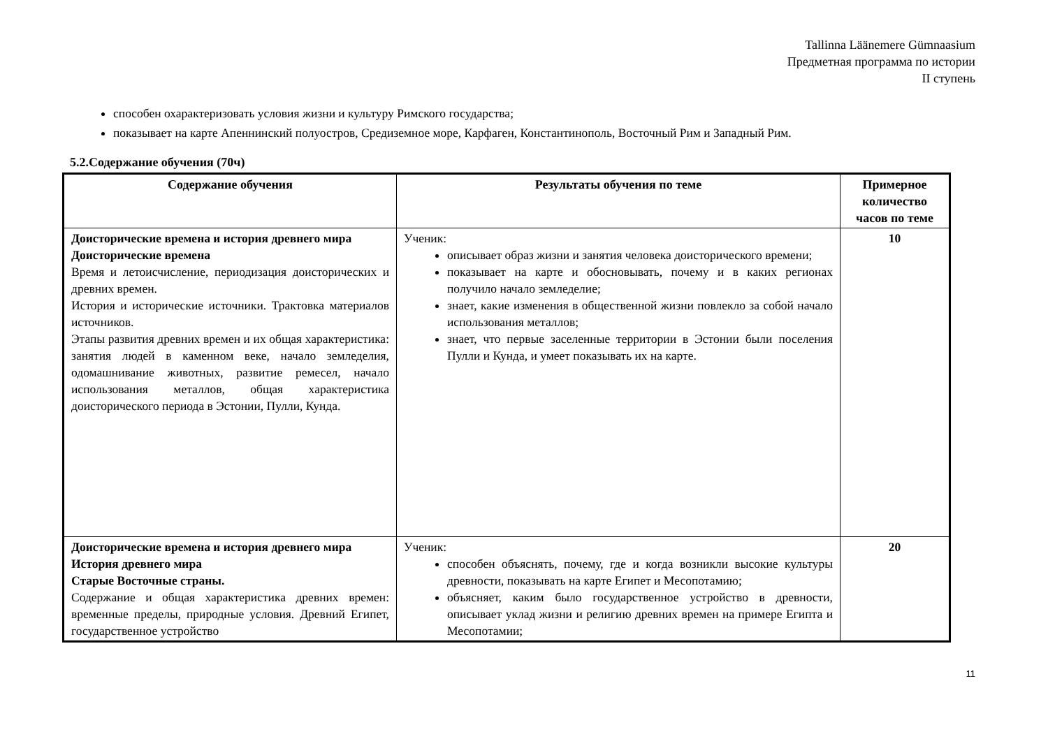Tallinna Läänemere Gümnaasium
Предметная программа по истории
II ступень
способен охарактеризовать условия жизни и культуру Римского государства;
показывает на карте Апеннинский полуостров, Средиземное море, Карфаген, Константинополь, Восточный Рим и Западный Рим.
5.2.Содержание обучения (70ч)
| Содержание обучения | Результаты обучения по теме | Примерное количество часов по теме |
| --- | --- | --- |
| Доисторические времена и история древнего мира Доисторические времена Время и летоисчисление, периодизация доисторических и древних времен. История и исторические источники. Трактовка материалов источников. Этапы развития древних времен и их общая характеристика: занятия людей в каменном веке, начало земледелия, одомашнивание животных, развитие ремесел, начало использования металлов, общая характеристика доисторического периода в Эстонии, Пулли, Кунда. | Ученик: описывает образ жизни и занятия человека доисторического времени; показывает на карте и обосновывать, почему и в каких регионах получило начало земледелие; знает, какие изменения в общественной жизни повлекло за собой начало использования металлов; знает, что первые заселенные территории в Эстонии были поселения Пулли и Кунда, и умеет показывать их на карте. | 10 |
| Доисторические времена и история древнего мира История древнего мира Старые Восточные страны. Содержание и общая характеристика древних времен: временные пределы, природные условия. Древний Египет, государственное устройство | Ученик: способен объяснять, почему, где и когда возникли высокие культуры древности, показывать на карте Египет и Месопотамию; объясняет, каким было государственное устройство в древности, описывает уклад жизни и религию древних времен на примере Египта и Месопотамии; | 20 |
11